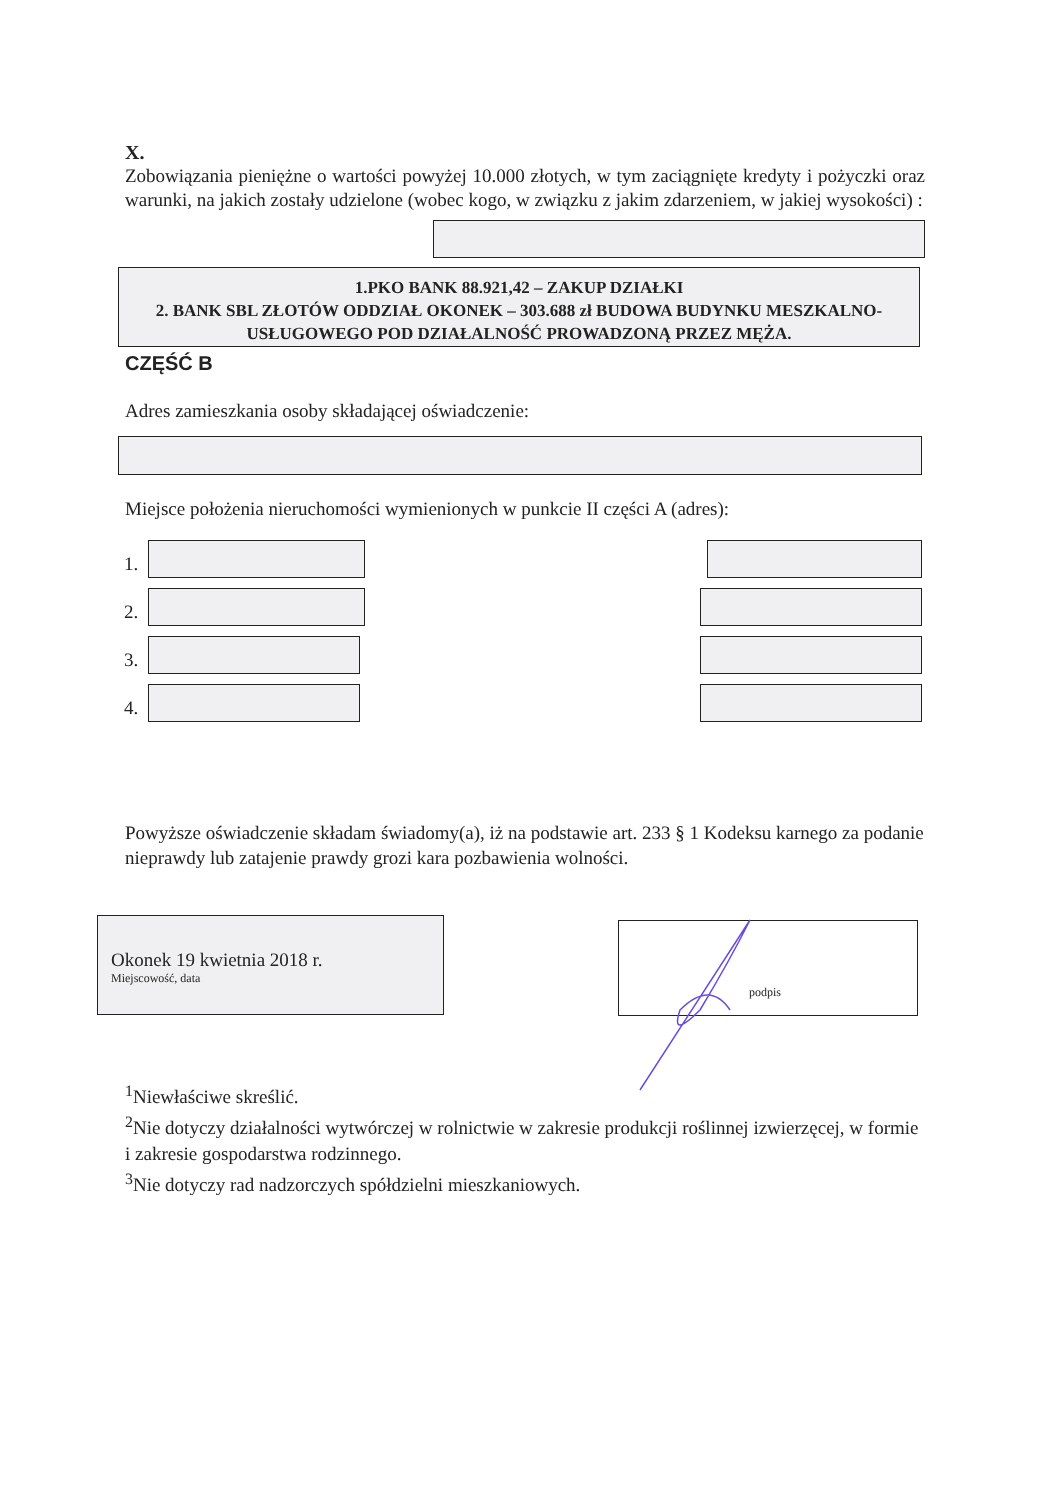X.
Zobowiązania pieniężne o wartości powyżej 10.000 złotych, w tym zaciągnięte kredyty i pożyczki oraz warunki, na jakich zostały udzielone (wobec kogo, w związku z jakim zdarzeniem, w jakiej wysokości) :
1.PKO BANK 88.921,42 – ZAKUP DZIAŁKI
2. BANK SBL ZŁOTÓW ODDZIAŁ OKONEK – 303.688 zł BUDOWA BUDYNKU MESZKALNO-USŁUGOWEGO POD DZIAŁALNOŚĆ PROWADZONĄ PRZEZ MĘŻA.
CZĘŚĆ B
Adres zamieszkania osoby składającej oświadczenie:
Miejsce położenia nieruchomości wymienionych w punkcie II części A (adres):
1.
2.
3.
4.
Powyższe oświadczenie składam świadomy(a), iż na podstawie art. 233 § 1 Kodeksu karnego za podanie nieprawdy lub zatajenie prawdy grozi kara pozbawienia wolności.
Okonek 19 kwietnia 2018 r.
Miejscowość, data
podpis
<sup>1</sup> Niewłaściwe skreślić.
<sup>2</sup> Nie dotyczy działalności wytwórczej w rolnictwie w zakresie produkcji roślinnej izwierzęcej, w formie i zakresie gospodarstwa rodzinnego.
<sup>3</sup> Nie dotyczy rad nadzorczych spółdzielni mieszkaniowych.